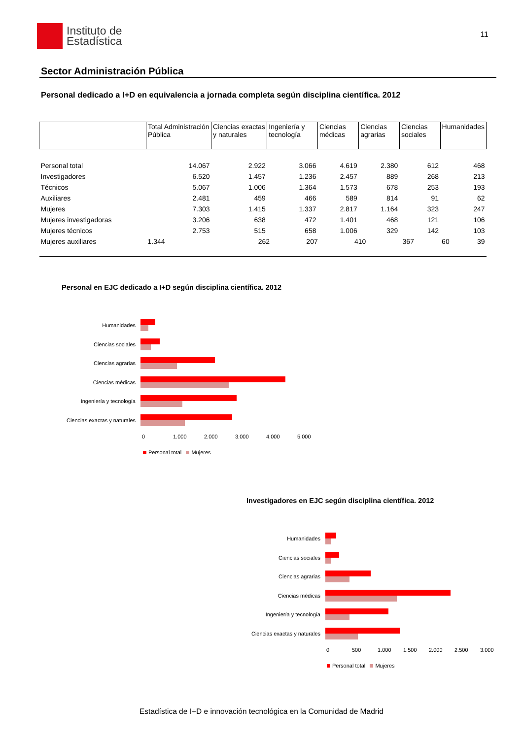Instituto de
Estadística
11
Sector Administración Pública
Personal dedicado a I+D en equivalencia a jornada completa según disciplina científica. 2012
| | Total Administración Pública | Ciencias exactas y naturales | Ingeniería y tecnología | Ciencias médicas | Ciencias agrarias | Ciencias sociales | Humanidades |
| --- | --- | --- | --- | --- | --- | --- | --- |
| Personal total | 14.067 | 2.922 | 3.066 | 4.619 | 2.380 | 612 | 468 |
| Investigadores | 6.520 | 1.457 | 1.236 | 2.457 | 889 | 268 | 213 |
| Técnicos | 5.067 | 1.006 | 1.364 | 1.573 | 678 | 253 | 193 |
| Auxiliares | 2.481 | 459 | 466 | 589 | 814 | 91 | 62 |
| Mujeres | 7.303 | 1.415 | 1.337 | 2.817 | 1.164 | 323 | 247 |
| Mujeres investigadoras | 3.206 | 638 | 472 | 1.401 | 468 | 121 | 106 |
| Mujeres técnicos | 2.753 | 515 | 658 | 1.006 | 329 | 142 | 103 |
| Mujeres auxiliares | / 1.344 / 262 / 207 / 410 / 367 / 60 / 39 / | | | | | | |
Personal en EJC dedicado a I+D según disciplina científica. 2012
Humanidades
Ciencias sociales
Ciencias agrarias
Ciencias médicas
Ingeniería y tecnología
Ciencias exactas y naturales
0 1.000 2.000 3.000 4.000 5.000
Personal total Mujeres
Investigadores en EJC según disciplina científica. 2012
Humanidades
Ciencias sociales
Ciencias agrarias
Ciencias médicas
Ingeniería y tecnología
Ciencias exactas y naturales
0 500 1.000 1.500 2.000 2.500 3.000
Personal total Mujeres
Estadística de I+D e innovación tecnológica en la Comunidad de Madrid